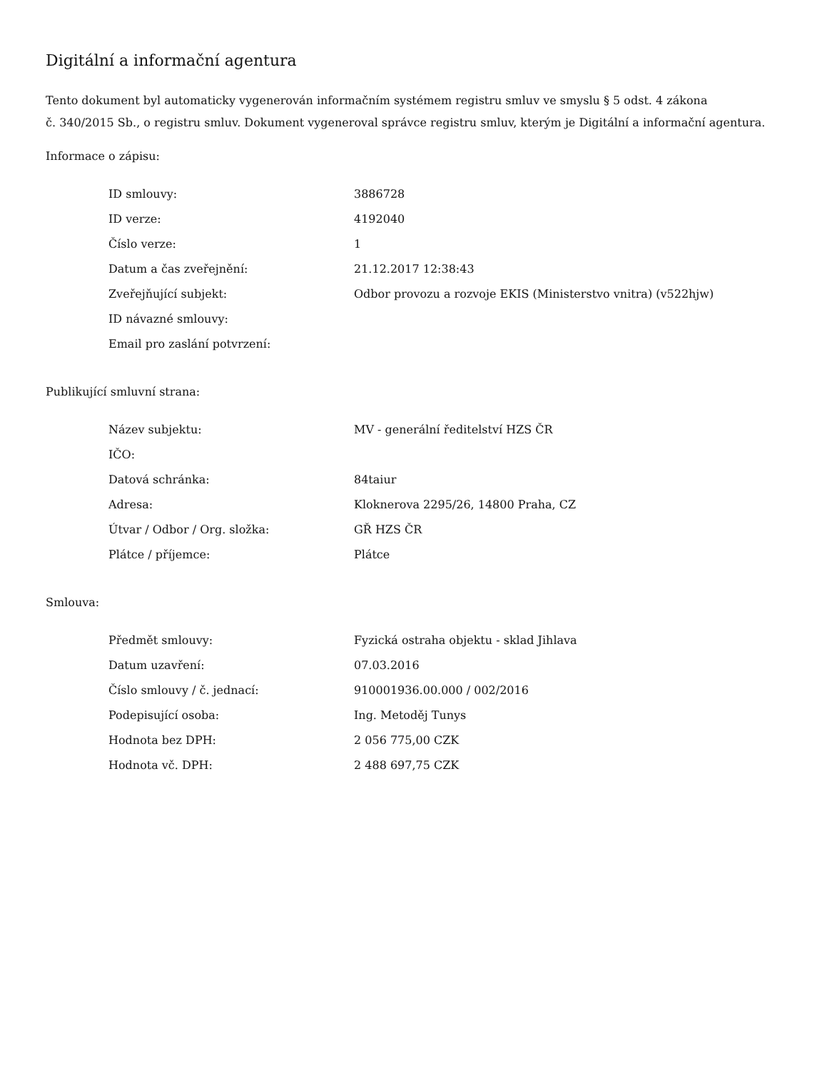Digitální a informační agentura
Tento dokument byl automaticky vygenerován informačním systémem registru smluv ve smyslu § 5 odst. 4 zákona
č. 340/2015 Sb., o registru smluv. Dokument vygeneroval správce registru smluv, kterým je Digitální a informační agentura.
Informace o zápisu:
| ID smlouvy: | 3886728 |
| ID verze: | 4192040 |
| Číslo verze: | 1 |
| Datum a čas zveřejnění: | 21.12.2017 12:38:43 |
| Zveřejňující subjekt: | Odbor provozu a rozvoje EKIS (Ministerstvo vnitra) (v522hjw) |
| ID návazné smlouvy: | |
| Email pro zaslání potvrzení: | |
Publikující smluvní strana:
| Název subjektu: | MV - generální ředitelství HZS ČR |
| IČO: | |
| Datová schránka: | 84taiur |
| Adresa: | Kloknerova 2295/26, 14800 Praha, CZ |
| Útvar / Odbor / Org. složka: | GŘ HZS ČR |
| Plátce / příjemce: | Plátce |
Smlouva:
| Předmět smlouvy: | Fyzická ostraha objektu - sklad Jihlava |
| Datum uzavření: | 07.03.2016 |
| Číslo smlouvy / č. jednací: | 910001936.00.000 / 002/2016 |
| Podepisující osoba: | Ing. Metoděj Tunys |
| Hodnota bez DPH: | 2 056 775,00 CZK |
| Hodnota vč. DPH: | 2 488 697,75 CZK |